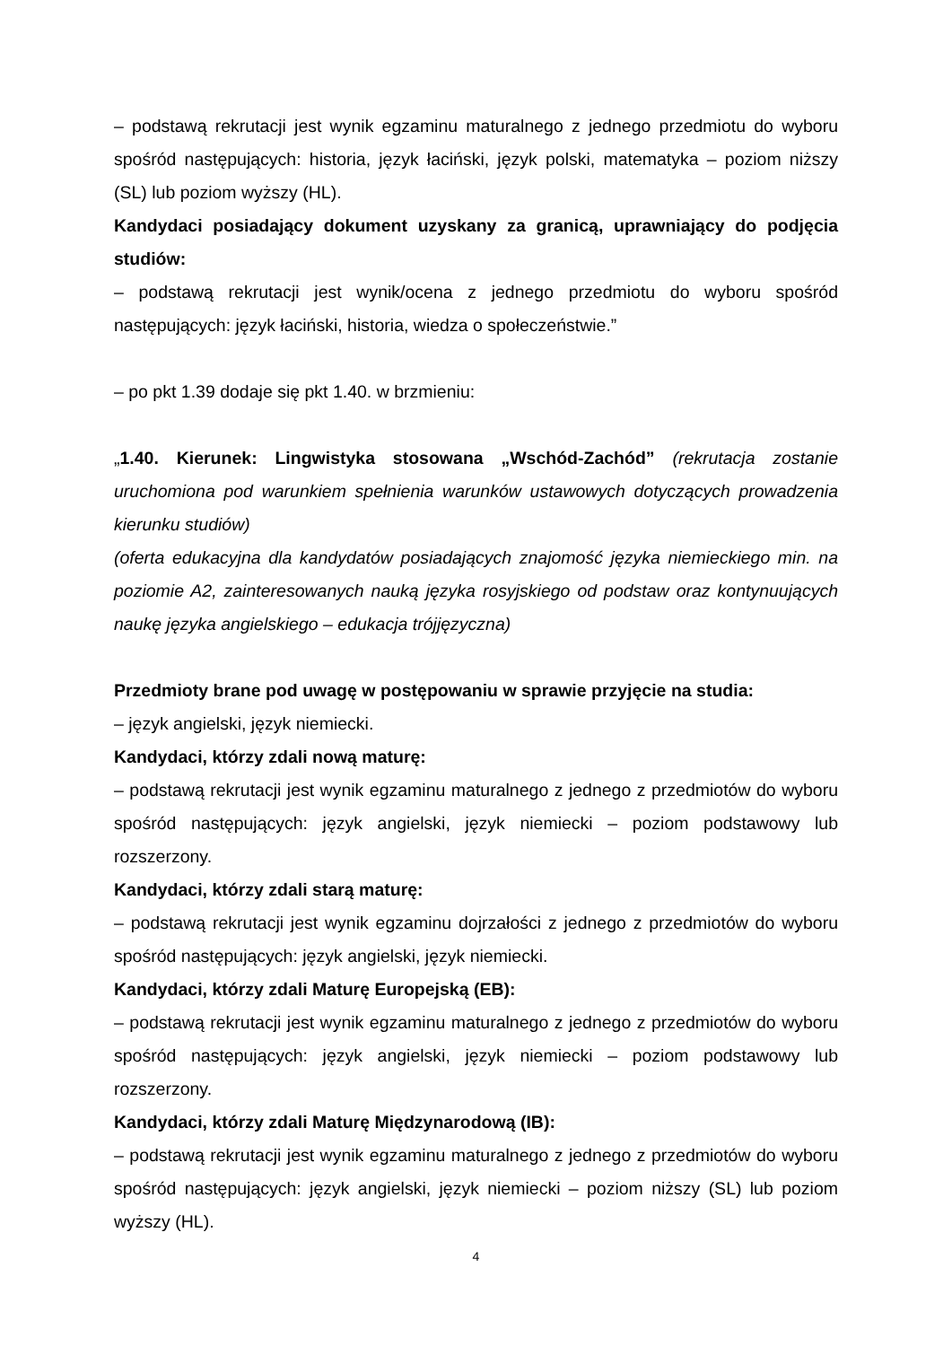– podstawą rekrutacji jest wynik egzaminu maturalnego z jednego przedmiotu do wyboru spośród następujących: historia, język łaciński, język polski, matematyka – poziom niższy (SL) lub poziom wyższy (HL).
Kandydaci posiadający dokument uzyskany za granicą, uprawniający do podjęcia studiów:
– podstawą rekrutacji jest wynik/ocena z jednego przedmiotu do wyboru spośród następujących: język łaciński, historia, wiedza o społeczeństwie.”
– po pkt 1.39 dodaje się pkt 1.40. w brzmieniu:
„1.40. Kierunek: Lingwistyka stosowana „Wschód-Zachód” (rekrutacja zostanie uruchomiona pod warunkiem spełnienia warunków ustawowych dotyczących prowadzenia kierunku studiów)
(oferta edukacyjna dla kandydatów posiadających znajomość języka niemieckiego min. na poziomie A2, zainteresowanych nauką języka rosyjskiego od podstaw oraz kontynuujących naukę języka angielskiego – edukacja trójjęzyczna)
Przedmioty brane pod uwagę w postępowaniu w sprawie przyjęcie na studia:
– język angielski, język niemiecki.
Kandydaci, którzy zdali nową maturę:
– podstawą rekrutacji jest wynik egzaminu maturalnego z jednego z przedmiotów do wyboru spośród następujących: język angielski, język niemiecki – poziom podstawowy lub rozszerzony.
Kandydaci, którzy zdali starą maturę:
– podstawą rekrutacji jest wynik egzaminu dojrzałości z jednego z przedmiotów do wyboru spośród następujących: język angielski, język niemiecki.
Kandydaci, którzy zdali Maturę Europejską (EB):
– podstawą rekrutacji jest wynik egzaminu maturalnego z jednego z przedmiotów do wyboru spośród następujących: język angielski, język niemiecki – poziom podstawowy lub rozszerzony.
Kandydaci, którzy zdali Maturę Międzynarodową (IB):
– podstawą rekrutacji jest wynik egzaminu maturalnego z jednego z przedmiotów do wyboru spośród następujących: język angielski, język niemiecki – poziom niższy (SL) lub poziom wyższy (HL).
4